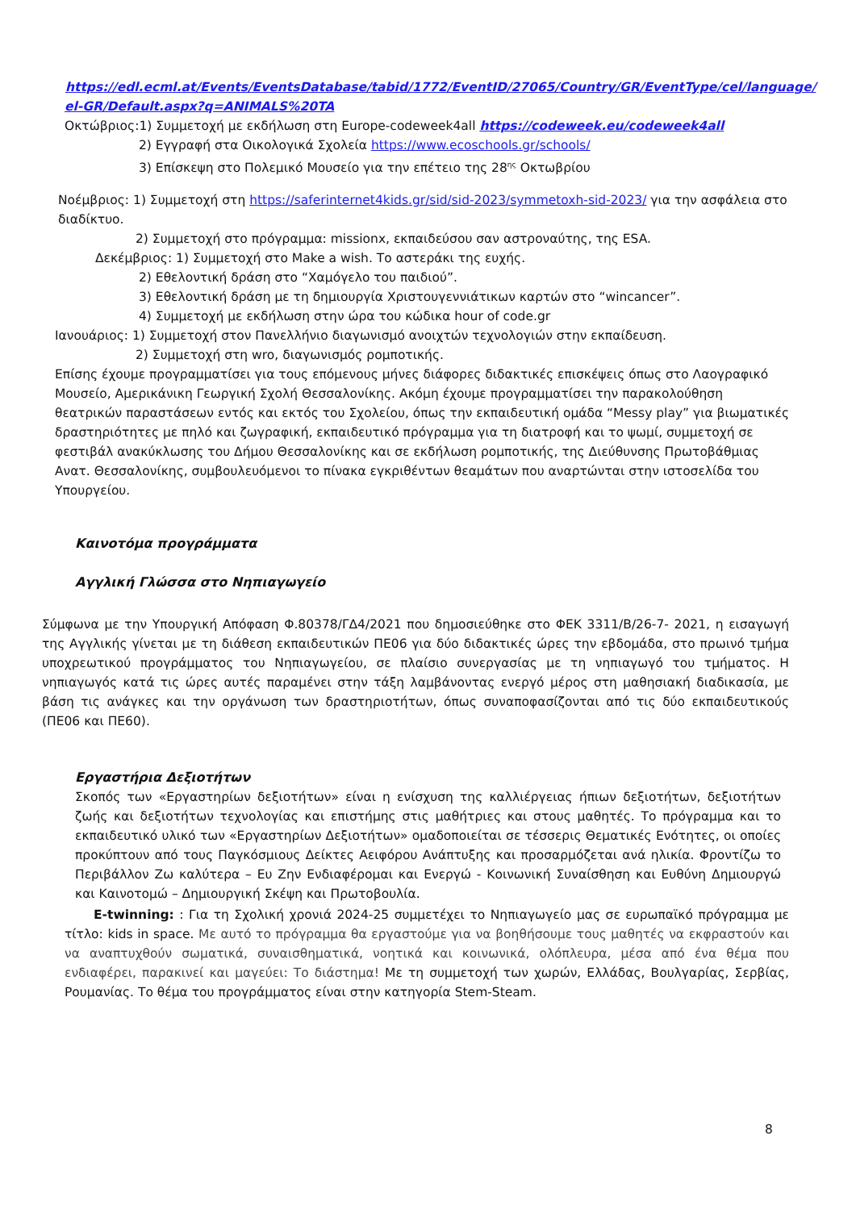https://edl.ecml.at/Events/EventsDatabase/tabid/1772/EventID/27065/Country/GR/EventType/cel/language/ el-GR/Default.aspx?q=ANIMALS%20TA
Οκτώβριος:1) Συμμετοχή με εκδήλωση στη Europe-codeweek4all https://codeweek.eu/codeweek4all
2) Εγγραφή στα Οικολογικά Σχολεία https://www.ecoschools.gr/schools/
3) Επίσκεψη στο Πολεμικό Μουσείο για την επέτειο της 28<sup>ης</sup> Οκτωβρίου
Νοέμβριος: 1) Συμμετοχή στη https://saferinternet4kids.gr/sid/sid-2023/symmetoxh-sid-2023/ για την ασφάλεια στο διαδίκτυο.
2) Συμμετοχή στο πρόγραμμα: missionx, εκπαιδεύσου σαν αστροναύτης, της ESA.
Δεκέμβριος: 1) Συμμετοχή στο Make a wish. Το αστεράκι της ευχής.
2) Εθελοντική δράση στο “Χαμόγελο του παιδιού”.
3) Εθελοντική δράση με τη δημιουργία Χριστουγεννιάτικων καρτών στο “wincancer”.
4) Συμμετοχή με εκδήλωση στην ώρα του κώδικα hour of code.gr
Ιανουάριος: 1) Συμμετοχή στον Πανελλήνιο διαγωνισμό ανοιχτών τεχνολογιών στην εκπαίδευση.
2) Συμμετοχή στη wro, διαγωνισμός ρομποτικής.
Επίσης έχουμε προγραμματίσει για τους επόμενους μήνες διάφορες διδακτικές επισκέψεις όπως στο Λαογραφικό Μουσείο, Αμερικάνικη Γεωργική Σχολή Θεσσαλονίκης. Ακόμη έχουμε προγραμματίσει την παρακολούθηση θεατρικών παραστάσεων εντός και εκτός του Σχολείου, όπως την εκπαιδευτική ομάδα “Messy play” για βιωματικές δραστηριότητες με πηλό και ζωγραφική, εκπαιδευτικό πρόγραμμα για τη διατροφή και το ψωμί, συμμετοχή σε φεστιβάλ ανακύκλωσης του Δήμου Θεσσαλονίκης και σε εκδήλωση ρομποτικής, της Διεύθυνσης Πρωτοβάθμιας Ανατ. Θεσσαλονίκης, συμβουλευόμενοι το πίνακα εγκριθέντων θεαμάτων που αναρτώνται στην ιστοσελίδα του Υπουργείου.
Καινοτόμα προγράμματα
Αγγλική Γλώσσα στο Νηπιαγωγείο
Σύμφωνα με την Υπουργική Απόφαση Φ.80378/ΓΔ4/2021 που δημοσιεύθηκε στο ΦΕΚ 3311/Β/26-7- 2021, η εισαγωγή της Αγγλικής γίνεται με τη διάθεση εκπαιδευτικών ΠΕ06 για δύο διδακτικές ώρες την εβδομάδα, στο πρωινό τμήμα υποχρεωτικού προγράμματος του Νηπιαγωγείου, σε πλαίσιο συνεργασίας με τη νηπιαγωγό του τμήματος. Η νηπιαγωγός κατά τις ώρες αυτές παραμένει στην τάξη λαμβάνοντας ενεργό μέρος στη μαθησιακή διαδικασία, με βάση τις ανάγκες και την οργάνωση των δραστηριοτήτων, όπως συναποφασίζονται από τις δύο εκπαιδευτικούς (ΠΕ06 και ΠΕ60).
Εργαστήρια Δεξιοτήτων
Σκοπός των «Εργαστηρίων δεξιοτήτων» είναι η ενίσχυση της καλλιέργειας ήπιων δεξιοτήτων, δεξιοτήτων ζωής και δεξιοτήτων τεχνολογίας και επιστήμης στις μαθήτριες και στους μαθητές. Το πρόγραμμα και το εκπαιδευτικό υλικό των «Εργαστηρίων Δεξιοτήτων» ομαδοποιείται σε τέσσερις Θεματικές Ενότητες, οι οποίες προκύπτουν από τους Παγκόσμιους Δείκτες Αειφόρου Ανάπτυξης και προσαρμόζεται ανά ηλικία. Φροντίζω το Περιβάλλον Ζω καλύτερα – Ευ Ζην Ενδιαφέρομαι και Ενεργώ - Κοινωνική Συναίσθηση και Ευθύνη Δημιουργώ και Καινοτομώ – Δημιουργική Σκέψη και Πρωτοβουλία.
E-twinning: : Για τη Σχολική χρονιά 2024-25 συμμετέχει το Νηπιαγωγείο μας σε ευρωπαϊκό πρόγραμμα με τίτλο: kids in space. Με αυτό το πρόγραμμα θα εργαστούμε για να βοηθήσουμε τους μαθητές να εκφραστούν και να αναπτυχθούν σωματικά, συναισθηματικά, νοητικά και κοινωνικά, ολόπλευρα, μέσα από ένα θέμα που ενδιαφέρει, παρακινεί και μαγεύει: Το διάστημα! Με τη συμμετοχή των χωρών, Ελλάδας, Βουλγαρίας, Σερβίας, Ρουμανίας. Το θέμα του προγράμματος είναι στην κατηγορία Stem-Steam.
8